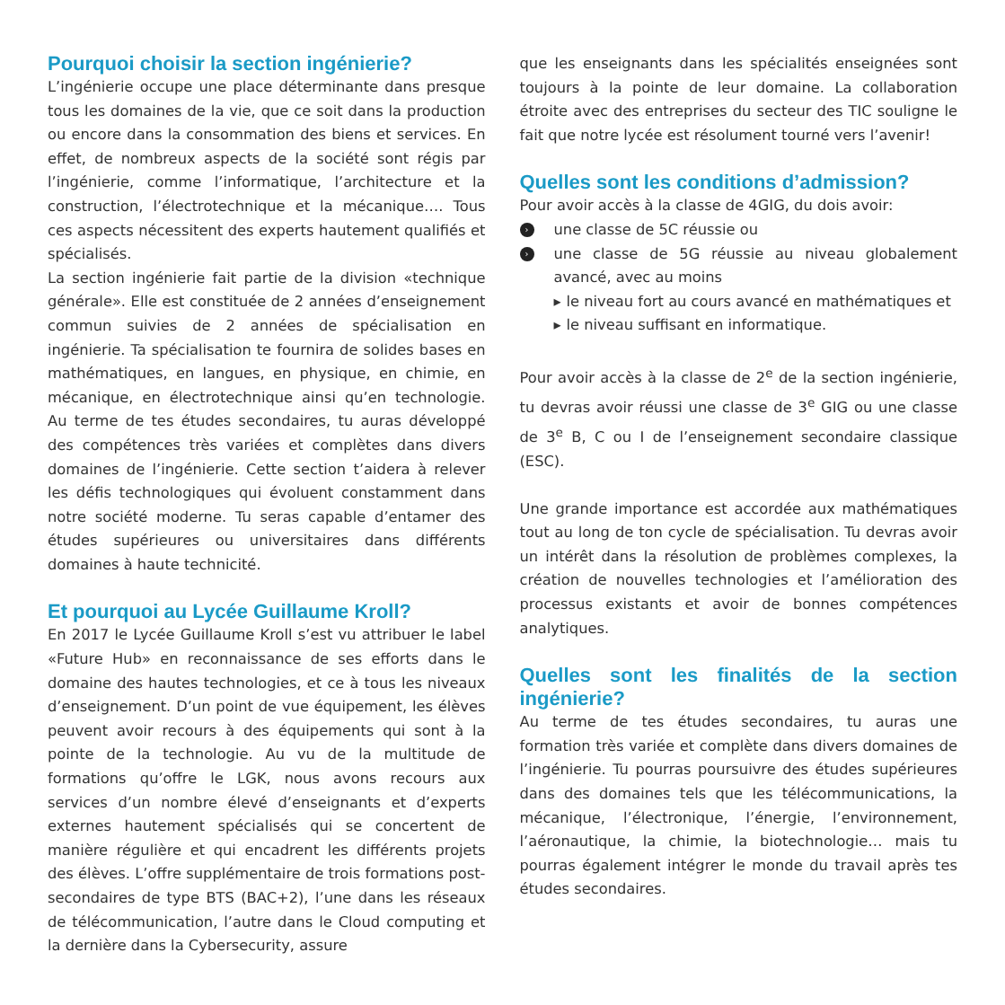Pourquoi choisir la section ingénierie?
L’ingénierie occupe une place déterminante dans presque tous les domaines de la vie, que ce soit dans la production ou encore dans la consommation des biens et services. En effet, de nombreux aspects de la société sont régis par l’ingénierie, comme l’informatique, l’architecture et la construction, l’électrotechnique et la mécanique…. Tous ces aspects nécessitent des experts hautement qualifiés et spécialisés.
La section ingénierie fait partie de la division «technique générale». Elle est constituée de 2 années d’enseignement commun suivies de 2 années de spécialisation en ingénierie. Ta spécialisation te fournira de solides bases en mathématiques, en langues, en physique, en chimie, en mécanique, en électrotechnique ainsi qu’en technologie. Au terme de tes études secondaires, tu auras développé des compétences très variées et complètes dans divers domaines de l’ingénierie. Cette section t’aidera à relever les défis technologiques qui évoluent constamment dans notre société moderne. Tu seras capable d’entamer des études supérieures ou universitaires dans différents domaines à haute technicité.
Et pourquoi au Lycée Guillaume Kroll?
En 2017 le Lycée Guillaume Kroll s’est vu attribuer le label «Future Hub» en reconnaissance de ses efforts dans le domaine des hautes technologies, et ce à tous les niveaux d’enseignement. D’un point de vue équipement, les élèves peuvent avoir recours à des équipements qui sont à la pointe de la technologie. Au vu de la multitude de formations qu’offre le LGK, nous avons recours aux services d’un nombre élevé d’enseignants et d’experts externes hautement spécialisés qui se concertent de manière régulière et qui encadrent les différents projets des élèves. L’offre supplémentaire de trois formations post-secondaires de type BTS (BAC+2), l’une dans les réseaux de télécommunication, l’autre dans le Cloud computing et la dernière dans la Cybersecurity, assure
que les enseignants dans les spécialités enseignées sont toujours à la pointe de leur domaine. La collaboration étroite avec des entreprises du secteur des TIC souligne le fait que notre lycée est résolument tourné vers l’avenir!
Quelles sont les conditions d’admission?
Pour avoir accès à la classe de 4GIG, du dois avoir:
› une classe de 5C réussie ou
› une classe de 5G réussie au niveau globalement avancé, avec au moins
▸ le niveau fort au cours avancé en mathématiques et
▸ le niveau suffisant en informatique.
Pour avoir accès à la classe de 2<sup>e</sup> de la section ingénierie, tu devras avoir réussi une classe de 3<sup>e</sup> GIG ou une classe de 3<sup>e</sup> B, C ou I de l’enseignement secondaire classique (ESC).
Une grande importance est accordée aux mathématiques tout au long de ton cycle de spécialisation. Tu devras avoir un intérêt dans la résolution de problèmes complexes, la création de nouvelles technologies et l’amélioration des processus existants et avoir de bonnes compétences analytiques.
Quelles sont les finalités de la section ingénierie?
Au terme de tes études secondaires, tu auras une formation très variée et complète dans divers domaines de l’ingénierie. Tu pourras poursuivre des études supérieures dans des domaines tels que les télécommunications, la mécanique, l’électronique, l’énergie, l’environnement, l’aéronautique, la chimie, la biotechnologie… mais tu pourras également intégrer le monde du travail après tes études secondaires.